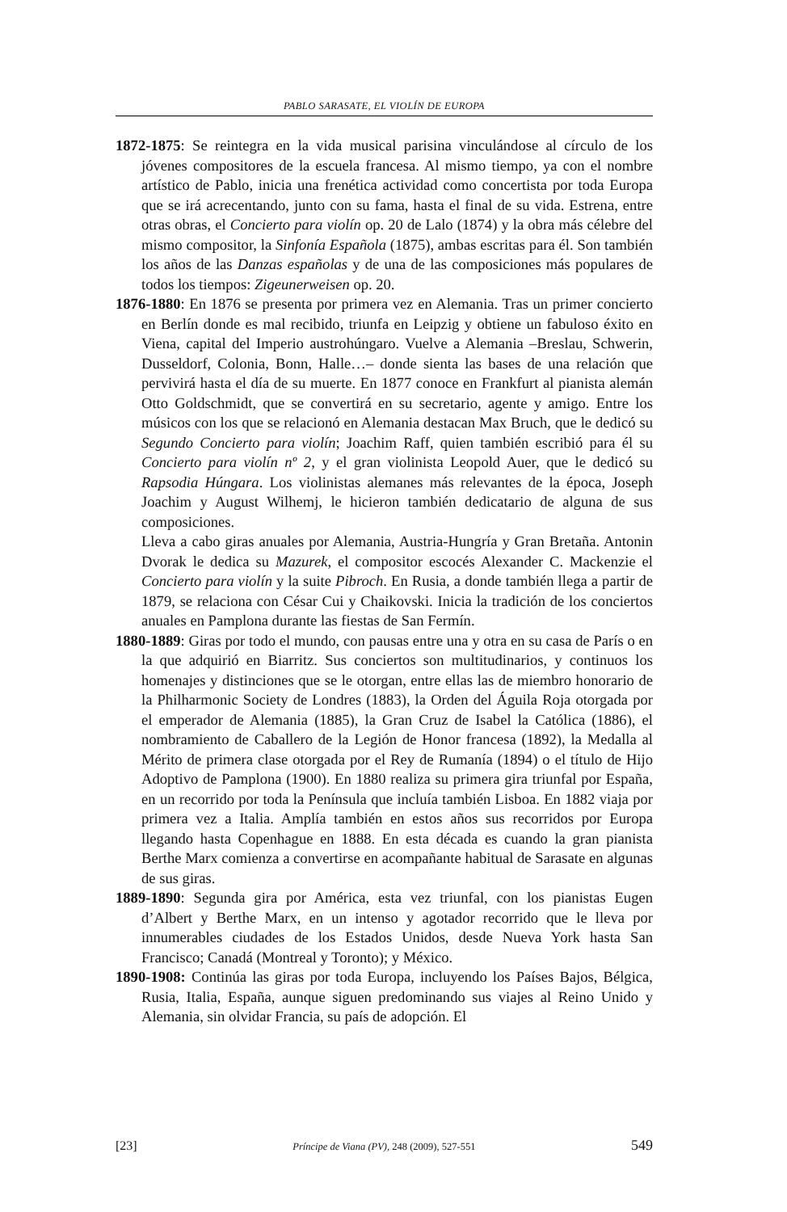PABLO SARASATE, EL VIOLÍN DE EUROPA
1872-1875: Se reintegra en la vida musical parisina vinculándose al círculo de los jóvenes compositores de la escuela francesa. Al mismo tiempo, ya con el nombre artístico de Pablo, inicia una frenética actividad como concertista por toda Europa que se irá acrecentando, junto con su fama, hasta el final de su vida. Estrena, entre otras obras, el Concierto para violín op. 20 de Lalo (1874) y la obra más célebre del mismo compositor, la Sinfonía Española (1875), ambas escritas para él. Son también los años de las Danzas españolas y de una de las composiciones más populares de todos los tiempos: Zigeunerweisen op. 20.
1876-1880: En 1876 se presenta por primera vez en Alemania. Tras un primer concierto en Berlín donde es mal recibido, triunfa en Leipzig y obtiene un fabuloso éxito en Viena, capital del Imperio austrohúngaro. Vuelve a Alemania –Breslau, Schwerin, Dusseldorf, Colonia, Bonn, Halle…– donde sienta las bases de una relación que pervivirá hasta el día de su muerte. En 1877 conoce en Frankfurt al pianista alemán Otto Goldschmidt, que se convertirá en su secretario, agente y amigo. Entre los músicos con los que se relacionó en Alemania destacan Max Bruch, que le dedicó su Segundo Concierto para violín; Joachim Raff, quien también escribió para él su Concierto para violín nº 2, y el gran violinista Leopold Auer, que le dedicó su Rapsodia Húngara. Los violinistas alemanes más relevantes de la época, Joseph Joachim y August Wilhemj, le hicieron también dedicatario de alguna de sus composiciones.
Lleva a cabo giras anuales por Alemania, Austria-Hungría y Gran Bretaña. Antonin Dvorak le dedica su Mazurek, el compositor escocés Alexander C. Mackenzie el Concierto para violín y la suite Pibroch. En Rusia, a donde también llega a partir de 1879, se relaciona con César Cui y Chaikovski. Inicia la tradición de los conciertos anuales en Pamplona durante las fiestas de San Fermín.
1880-1889: Giras por todo el mundo, con pausas entre una y otra en su casa de París o en la que adquirió en Biarritz. Sus conciertos son multitudinarios, y continuos los homenajes y distinciones que se le otorgan, entre ellas las de miembro honorario de la Philharmonic Society de Londres (1883), la Orden del Águila Roja otorgada por el emperador de Alemania (1885), la Gran Cruz de Isabel la Católica (1886), el nombramiento de Caballero de la Legión de Honor francesa (1892), la Medalla al Mérito de primera clase otorgada por el Rey de Rumanía (1894) o el título de Hijo Adoptivo de Pamplona (1900). En 1880 realiza su primera gira triunfal por España, en un recorrido por toda la Península que incluía también Lisboa. En 1882 viaja por primera vez a Italia. Amplía también en estos años sus recorridos por Europa llegando hasta Copenhague en 1888. En esta década es cuando la gran pianista Berthe Marx comienza a convertirse en acompañante habitual de Sarasate en algunas de sus giras.
1889-1890: Segunda gira por América, esta vez triunfal, con los pianistas Eugen d’Albert y Berthe Marx, en un intenso y agotador recorrido que le lleva por innumerables ciudades de los Estados Unidos, desde Nueva York hasta San Francisco; Canadá (Montreal y Toronto); y México.
1890-1908: Continúa las giras por toda Europa, incluyendo los Países Bajos, Bélgica, Rusia, Italia, España, aunque siguen predominando sus viajes al Reino Unido y Alemania, sin olvidar Francia, su país de adopción. El
[23] Príncipe de Viana (PV), 248 (2009), 527-551 549